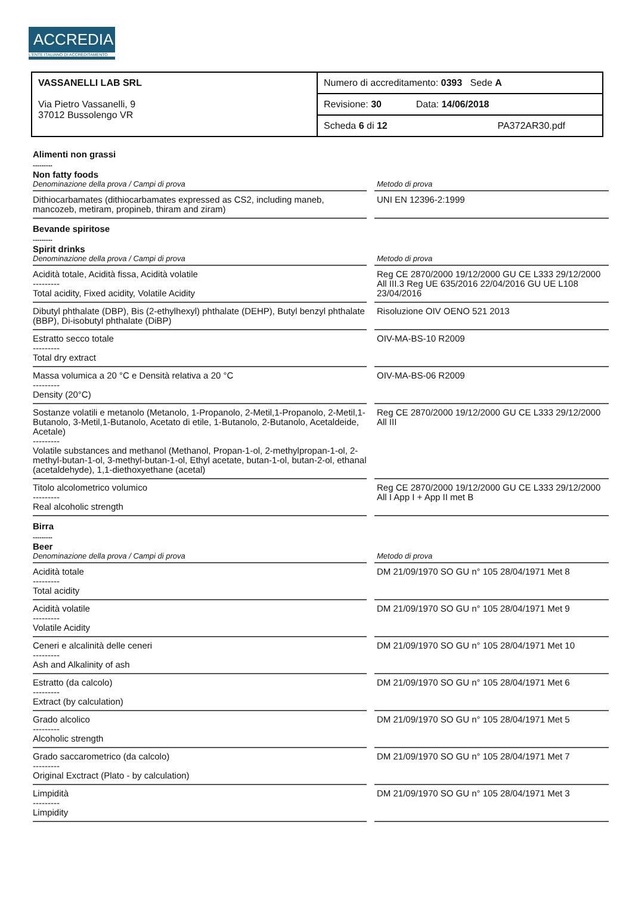ACCREDIA
L'ENTE ITALIANO DI ACCREDITAMENTO
| VASSANELLI LAB SRL Via Pietro Vassanelli, 9 37012 Bussolengo VR | Numero di accreditamento: 0393 Sede A |
| | Revisione: 30 Data: 14/06/2018 |
| | Scheda 6 di 12 PA372AR30.pdf |
Alimenti non grassi
---------
Non fatty foods
| Denominazione della prova / Campi di prova | | Metodo di prova |
| Dithiocarbamates (dithiocarbamates expressed as CS2, including maneb, mancozeb, metiram, propineb, thiram and ziram) | | UNI EN 12396-2:1999 |
Bevande spiritose
---------
Spirit drinks
| Denominazione della prova / Campi di prova | | Metodo di prova |
| Acidità totale, Acidità fissa, Acidità volatile --------- Total acidity, Fixed acidity, Volatile Acidity | | Reg CE 2870/2000 19/12/2000 GU CE L333 29/12/2000 All III.3 Reg UE 635/2016 22/04/2016 GU UE L108 23/04/2016 |
| Dibutyl phthalate (DBP), Bis (2-ethylhexyl) phthalate (DEHP), Butyl benzyl phthalate (BBP), Di-isobutyl phthalate (DiBP) | | Risoluzione OIV OENO 521 2013 |
| Estratto secco totale --------- Total dry extract | | OIV-MA-BS-10 R2009 |
| Massa volumica a 20 °C e Densità relativa a 20 °C --------- Density (20°C) | | OIV-MA-BS-06 R2009 |
| Sostanze volatili e metanolo (Metanolo, 1-Propanolo, 2-Metil,1-Propanolo, 2-Metil,1-Butanolo, 3-Metil,1-Butanolo, Acetato di etile, 1-Butanolo, 2-Butanolo, Acetaldeide, Acetale) --------- Volatile substances and methanol (Methanol, Propan-1-ol, 2-methylpropan-1-ol, 2-methyl-butan-1-ol, 3-methyl-butan-1-ol, Ethyl acetate, butan-1-ol, butan-2-ol, ethanal (acetaldehyde), 1,1-diethoxyethane (acetal) | | Reg CE 2870/2000 19/12/2000 GU CE L333 29/12/2000 All III |
| Titolo alcolometrico volumico --------- Real alcoholic strength | | Reg CE 2870/2000 19/12/2000 GU CE L333 29/12/2000 All I App I + App II met B |
Birra
---------
Beer
| Denominazione della prova / Campi di prova | | Metodo di prova |
| Acidità totale --------- Total acidity | | DM 21/09/1970 SO GU n° 105 28/04/1971 Met 8 |
| Acidità volatile --------- Volatile Acidity | | DM 21/09/1970 SO GU n° 105 28/04/1971 Met 9 |
| Ceneri e alcalinità delle ceneri --------- Ash and Alkalinity of ash | | DM 21/09/1970 SO GU n° 105 28/04/1971 Met 10 |
| Estratto (da calcolo) --------- Extract (by calculation) | | DM 21/09/1970 SO GU n° 105 28/04/1971 Met 6 |
| Grado alcolico --------- Alcoholic strength | | DM 21/09/1970 SO GU n° 105 28/04/1971 Met 5 |
| Grado saccarometrico (da calcolo) --------- Original Exctract (Plato - by calculation) | | DM 21/09/1970 SO GU n° 105 28/04/1971 Met 7 |
| Limpidità --------- Limpidity | | DM 21/09/1970 SO GU n° 105 28/04/1971 Met 3 |